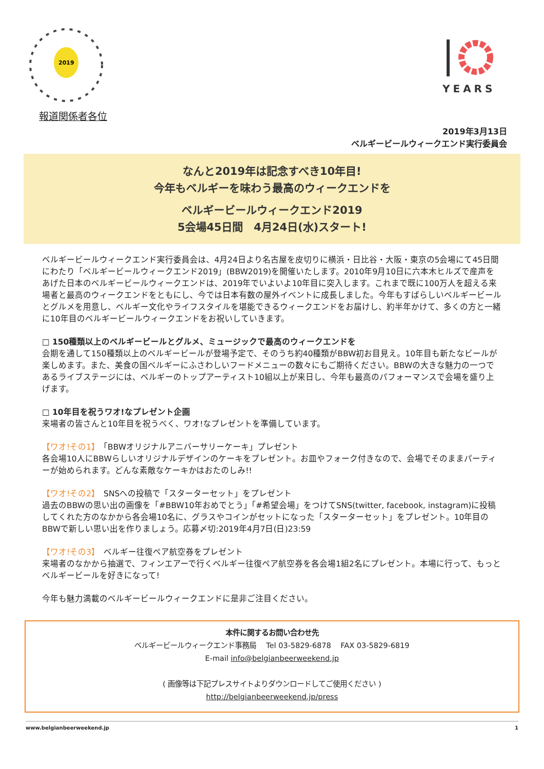2019
YEARS
報道関係者各位
2019年3月13日
ベルギービールウィークエンド実行委員会
なんと2019年は記念すべき10年目!
今年もベルギーを味わう最高のウィークエンドを
ベルギービールウィークエンド2019
5会場45日間　4月24日(水)スタート!
ベルギービールウィークエンド実行委員会は、4月24日より名古屋を皮切りに横浜・日比谷・大阪・東京の5会場にて45日間にわたり「ベルギービールウィークエンド2019」(BBW2019)を開催いたします。2010年9月10日に六本木ヒルズで産声をあげた日本のベルギービールウィークエンドは、2019年でいよいよ10年目に突入します。これまで既に100万人を超える来場者と最高のウィークエンドをともにし、今では日本有数の屋外イベントに成長しました。今年もすばらしいベルギービールとグルメを用意し、ベルギー文化やライフスタイルを堪能できるウィークエンドをお届けし、約半年かけて、多くの方と一緒に10年目のベルギービールウィークエンドをお祝いしていきます。
□ 150種類以上のベルギービールとグルメ、ミュージックで最高のウィークエンドを
会期を通して150種類以上のベルギービールが登場予定で、そのうち約40種類がBBW初お目見え。10年目も新たなビールが楽しめます。また、美食の国ベルギーにふさわしいフードメニューの数々にもご期待ください。BBWの大きな魅力の一つであるライブステージには、ベルギーのトップアーティスト10組以上が来日し、今年も最高のパフォーマンスで会場を盛り上げます。
□ 10年目を祝うワオ!なプレゼント企画
来場者の皆さんと10年目を祝うべく、ワオ!なプレゼントを準備しています。
【ワオ!その1】　「BBWオリジナルアニバーサリーケーキ」プレゼント
各会場10人にBBWらしいオリジナルデザインのケーキをプレゼント。お皿やフォーク付きなので、会場でそのままパーティーが始められます。どんな素敵なケーキかはおたのしみ!!
【ワオ!その2】　SNSへの投稿で「スターターセット」をプレゼント
過去のBBWの思い出の画像を「#BBW10年おめでとう」「#希望会場」をつけてSNS(twitter, facebook, instagram)に投稿してくれた方のなかから各会場10名に、グラスやコインがセットになった「スターターセット」をプレゼント。10年目のBBWで新しい思い出を作りましょう。応募〆切:2019年4月7日(日)23:59
【ワオ!その3】　ベルギー往復ペア航空券をプレゼント
来場者のなかから抽選で、フィンエアーで行くベルギー往復ペア航空券を各会場1組2名にプレゼント。本場に行って、もっとベルギービールを好きになって!
今年も魅力満載のベルギービールウィークエンドに是非ご注目ください。
本件に関するお問い合わせ先
ベルギービールウィークエンド事務局　 Tel 03-5829-6878　 FAX 03-5829-6819
E-mail info@belgianbeerweekend.jp
( 画像等は下記プレスサイトよりダウンロードしてご使用ください )
http://belgianbeerweekend.jp/press
www.belgianbeerweekend.jp 1